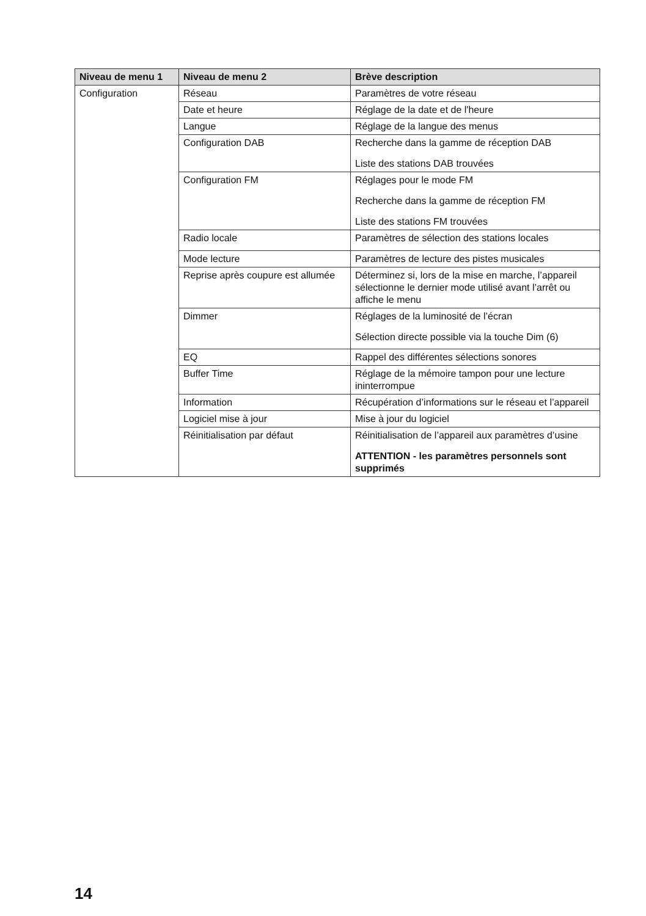| Niveau de menu 1 | Niveau de menu 2 | Brève description |
| --- | --- | --- |
| Configuration | Réseau | Paramètres de votre réseau |
| | Date et heure | Réglage de la date et de l'heure |
| | Langue | Réglage de la langue des menus |
| | Configuration DAB | Recherche dans la gamme de réception DAB Liste des stations DAB trouvées |
| | Configuration FM | Réglages pour le mode FM Recherche dans la gamme de réception FM Liste des stations FM trouvées |
| | Radio locale | Paramètres de sélection des stations locales |
| | Mode lecture | Paramètres de lecture des pistes musicales |
| | Reprise après coupure est allumée | Déterminez si, lors de la mise en marche, l’appareil sélectionne le dernier mode utilisé avant l’arrêt ou affiche le menu |
| | Dimmer | Réglages de la luminosité de l’écran Sélection directe possible via la touche Dim (6) |
| | EQ | Rappel des différentes sélections sonores |
| | Buffer Time | Réglage de la mémoire tampon pour une lecture ininterrompue |
| | Information | Récupération d’informations sur le réseau et l’appareil |
| | Logiciel mise à jour | Mise à jour du logiciel |
| | Réinitialisation par défaut | Réinitialisation de l’appareil aux paramètres d’usine ATTENTION - les paramètres personnels sont supprimés |
14